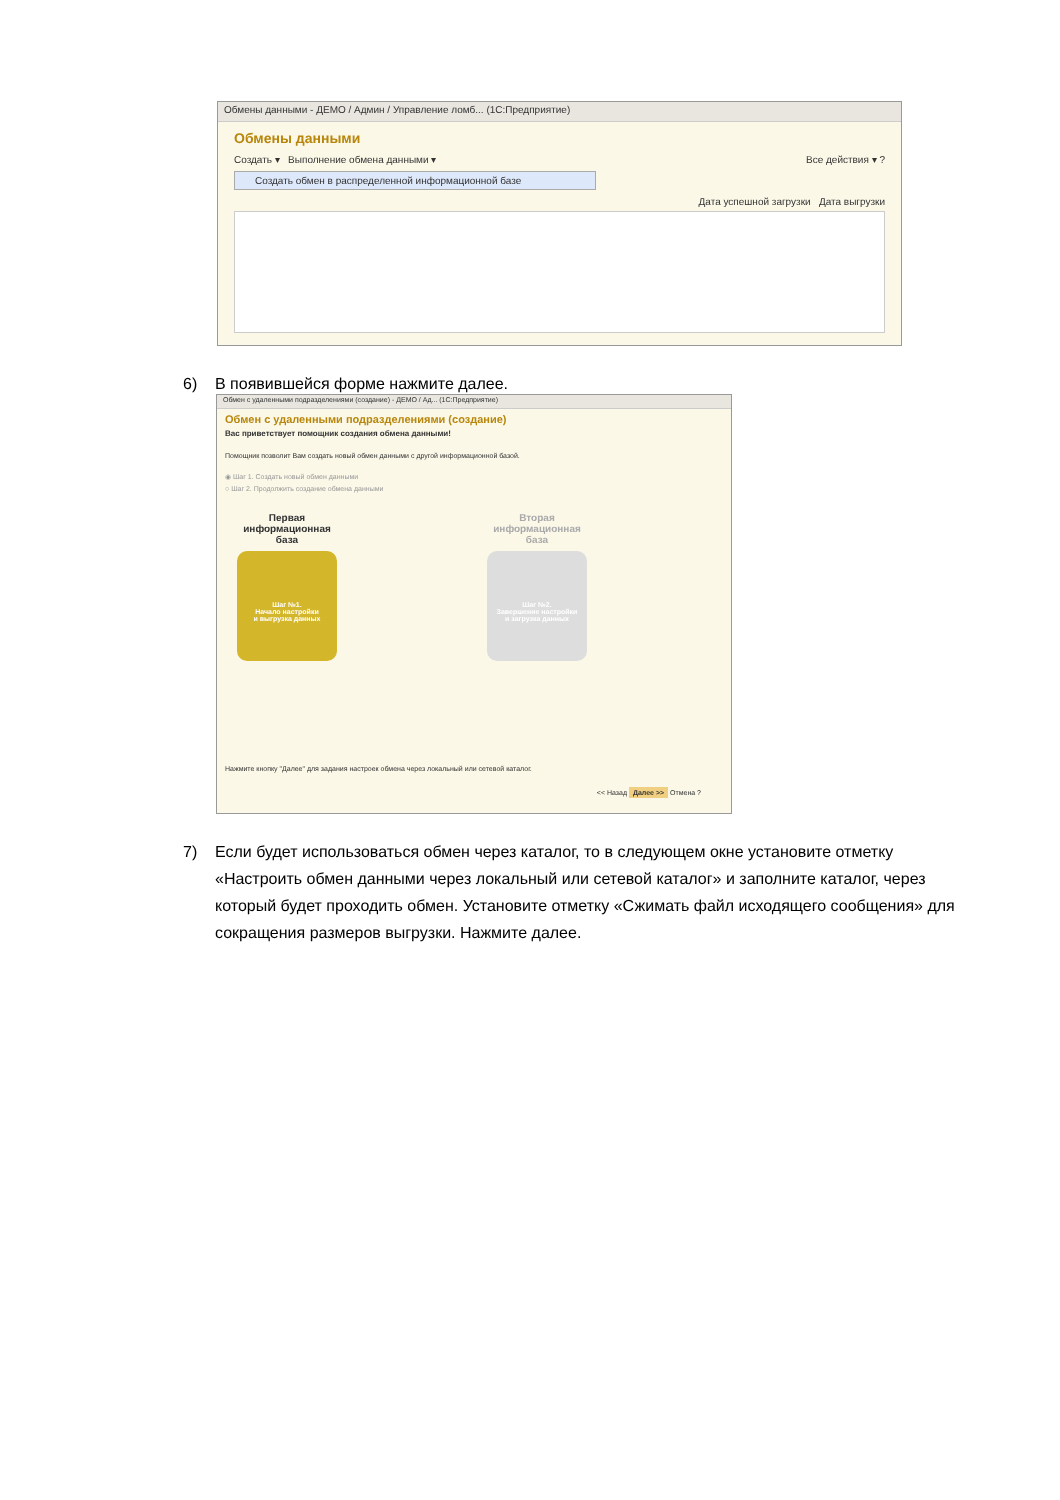Обмены данными - ДЕМО / Админ / Управление ломб... (1С:Предприятие)
Обмены данными
Создать ▾ Выполнение обмена данными ▾ Все действия ▾ ?
Создать обмен в распределенной информационной базе
Дата успешной загрузки Дата выгрузки
6) В появившейся форме нажмите далее.
Обмен с удаленными подразделениями (создание) - ДЕМО / Ад... (1С:Предприятие)
Обмен с удаленными подразделениями (создание)
Вас приветствует помощник создания обмена данными!
Помощник позволит Вам создать новый обмен данными с другой информационной базой.
◉ Шаг 1. Создать новый обмен данными
○ Шаг 2. Продолжить создание обмена данными
Первая информационная база
Шаг №1.
Начало настройки
и выгрузка данных
Вторая информационная база
Шаг №2.
Завершение настройки
и загрузка данных
Нажмите кнопку "Далее" для задания настроек обмена через локальный или сетевой каталог.
<< Назад Далее >> Отмена ?
7)
Если будет использоваться обмен через каталог, то в следующем окне установите отметку «Настроить обмен данными через локальный или сетевой каталог» и заполните каталог, через который будет проходить обмен. Установите отметку «Сжимать файл исходящего сообщения» для сокращения размеров выгрузки. Нажмите далее.